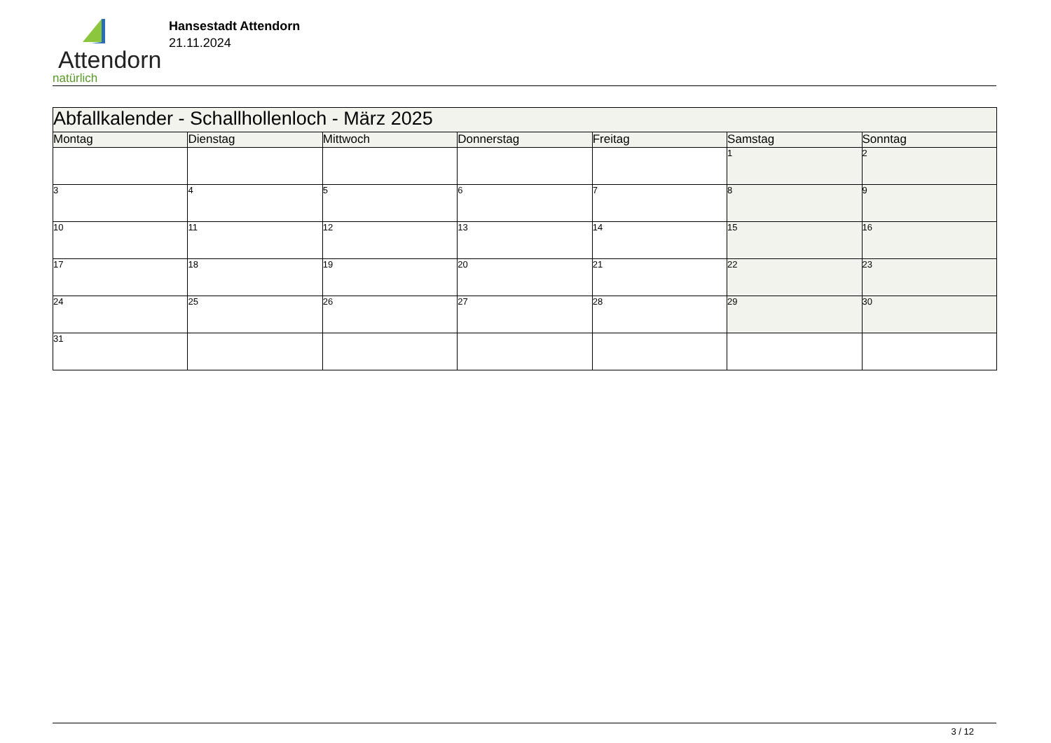Attendorn
natürlich
Hansestadt Attendorn
21.11.2024
| Abfallkalender - Schallhollenloch - März 2025 | | | | | | |
| Montag | Dienstag | Mittwoch | Donnerstag | Freitag | Samstag | Sonntag |
| | | | | | 1 | 2 |
| 3 | 4 | 5 | 6 | 7 | 8 | 9 |
| 10 | 11 | 12 | 13 | 14 | 15 | 16 |
| 17 | 18 | 19 | 20 | 21 | 22 | 23 |
| 24 | 25 | 26 | 27 | 28 | 29 | 30 |
| 31 | | | | | | |
3 / 12